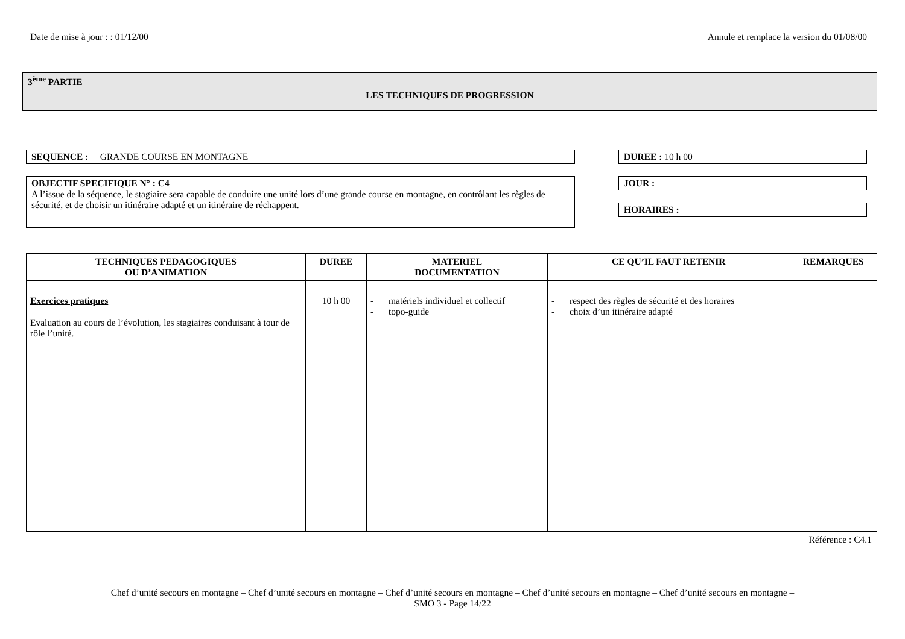Date de mise à jour : : 01/12/00 Annule et remplace la version du 01/08/00
3<sup>ème</sup> PARTIE
LES TECHNIQUES DE PROGRESSION
SEQUENCE : GRANDE COURSE EN MONTAGNE DUREE : 10 h 00
OBJECTIF SPECIFIQUE N° : C4
A l’issue de la séquence, le stagiaire sera capable de conduire une unité lors d’une grande course en montagne, en contrôlant les règles de sécurité, et de choisir un itinéraire adapté et un itinéraire de réchappent.
JOUR :
HORAIRES :
| TECHNIQUES PEDAGOGIQUES OU D’ANIMATION | DUREE | MATERIEL DOCUMENTATION | CE QU’IL FAUT RETENIR | REMARQUES |
| --- | --- | --- | --- | --- |
| Exercices pratiques Evaluation au cours de l’évolution, les stagiaires conduisant à tour de rôle l’unité. | 10 h 00 | - matériels individuel et collectif - topo-guide | - respect des règles de sécurité et des horaires - choix d’un itinéraire adapté | |
Référence : C4.1
Chef d’unité secours en montagne – Chef d’unité secours en montagne – Chef d’unité secours en montagne – Chef d’unité secours en montagne – Chef d’unité secours en montagne –
SMO 3 - Page 14/22